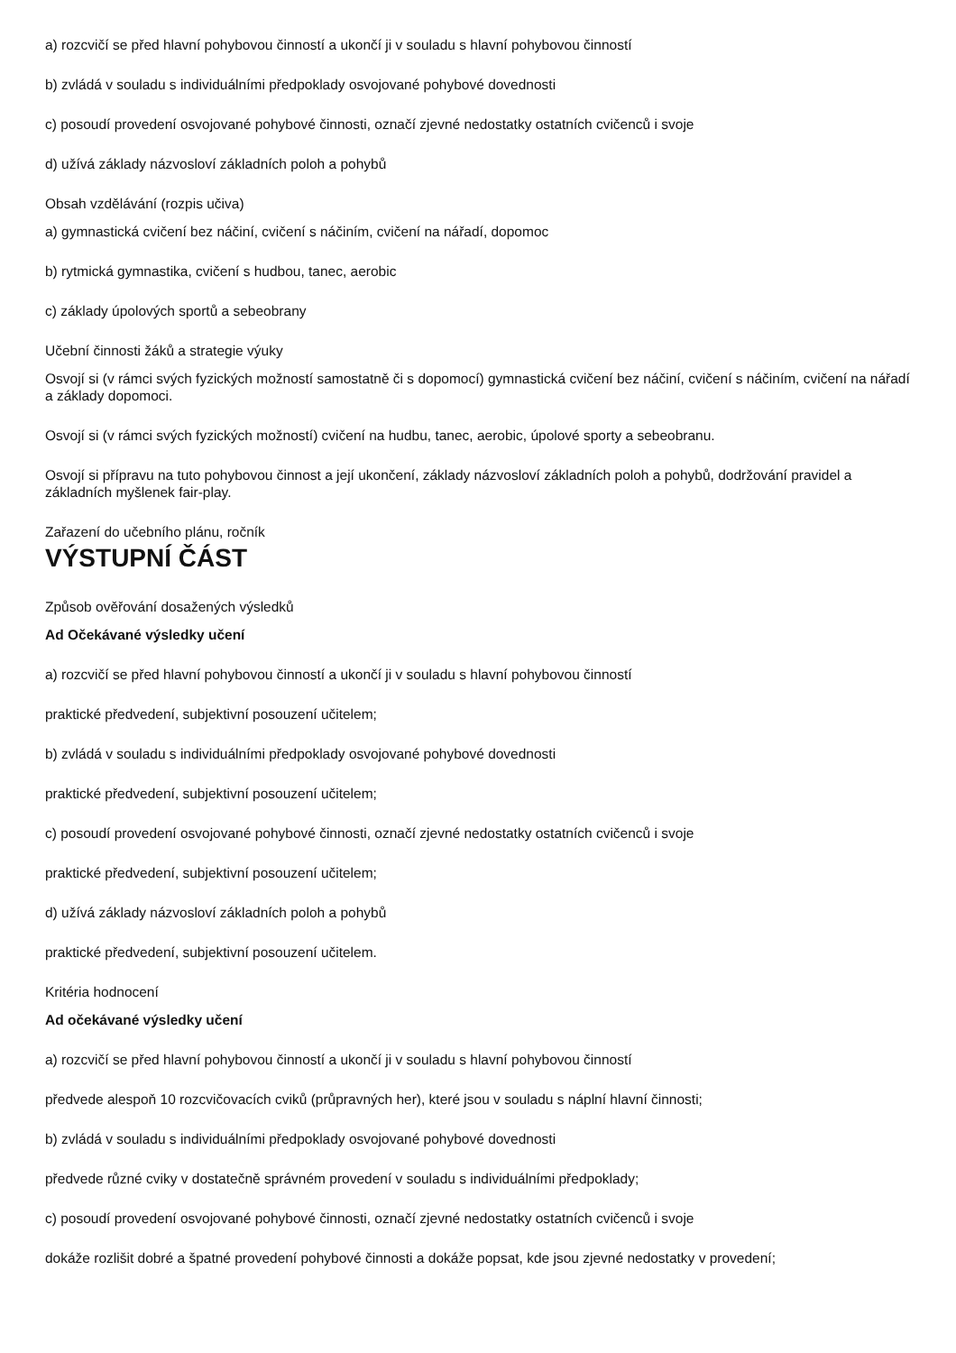a) rozcvičí se před hlavní pohybovou činností a ukončí ji v souladu s hlavní pohybovou činností
b) zvládá v souladu s individuálními předpoklady osvojované pohybové dovednosti
c) posoudí provedení osvojované pohybové činnosti, označí zjevné nedostatky ostatních cvičenců i svoje
d) užívá základy názvosloví základních poloh a pohybů
Obsah vzdělávání (rozpis učiva)
a) gymnastická cvičení bez náčiní, cvičení s náčiním, cvičení na nářadí, dopomoc
b) rytmická gymnastika, cvičení s hudbou, tanec, aerobic
c) základy úpolových sportů a sebeobrany
Učební činnosti žáků a strategie výuky
Osvojí si (v rámci svých fyzických možností samostatně či s dopomocí) gymnastická cvičení bez náčiní, cvičení s náčiním, cvičení na nářadí a základy dopomoci.
Osvojí si (v rámci svých fyzických možností) cvičení na hudbu, tanec, aerobic, úpolové sporty a sebeobranu.
Osvojí si přípravu na tuto pohybovou činnost a její ukončení, základy názvosloví základních poloh a pohybů, dodržování pravidel a základních myšlenek fair-play.
Zařazení do učebního plánu, ročník
VÝSTUPNÍ ČÁST
Způsob ověřování dosažených výsledků
Ad Očekávané výsledky učení
a) rozcvičí se před hlavní pohybovou činností a ukončí ji v souladu s hlavní pohybovou činností
praktické předvedení, subjektivní posouzení učitelem;
b) zvládá v souladu s individuálními předpoklady osvojované pohybové dovednosti
praktické předvedení, subjektivní posouzení učitelem;
c) posoudí provedení osvojované pohybové činnosti, označí zjevné nedostatky ostatních cvičenců i svoje
praktické předvedení, subjektivní posouzení učitelem;
d) užívá základy názvosloví základních poloh a pohybů
praktické předvedení, subjektivní posouzení učitelem.
Kritéria hodnocení
Ad očekávané výsledky učení
a) rozcvičí se před hlavní pohybovou činností a ukončí ji v souladu s hlavní pohybovou činností
předvede alespoň 10 rozcvičovacích cviků (průpravných her), které jsou v souladu s náplní hlavní činnosti;
b) zvládá v souladu s individuálními předpoklady osvojované pohybové dovednosti
předvede různé cviky v dostatečně správném provedení v souladu s individuálními předpoklady;
c) posoudí provedení osvojované pohybové činnosti, označí zjevné nedostatky ostatních cvičenců i svoje
dokáže rozlišit dobré a špatné provedení pohybové činnosti a dokáže popsat, kde jsou zjevné nedostatky v provedení;